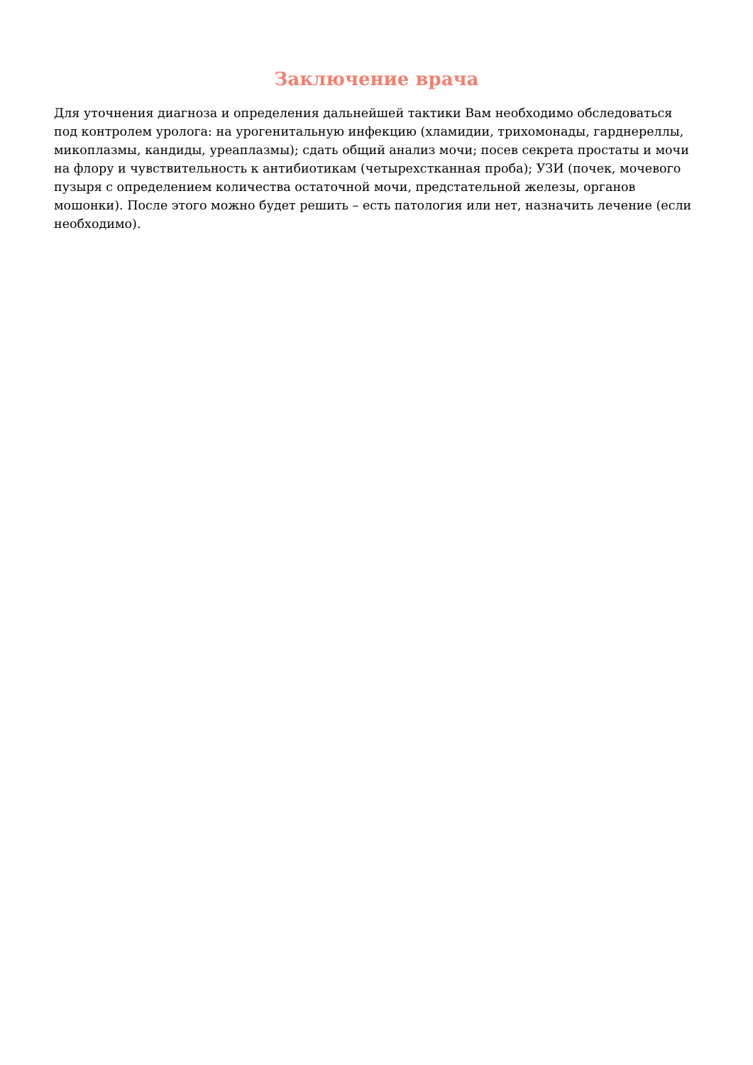Заключение врача
Для уточнения диагноза и определения дальнейшей тактики Вам необходимо обследоваться под контролем уролога: на урогенитальную инфекцию (хламидии, трихомонады, гарднереллы, микоплазмы, кандиды, уреаплазмы); сдать общий анализ мочи; посев секрета простаты и мочи на флору и чувствительность к антибиотикам (четырехстканная проба); УЗИ (почек, мочевого пузыря с определением количества остаточной мочи, предстательной железы, органов мошонки). После этого можно будет решить – есть патология или нет, назначить лечение (если необходимо).